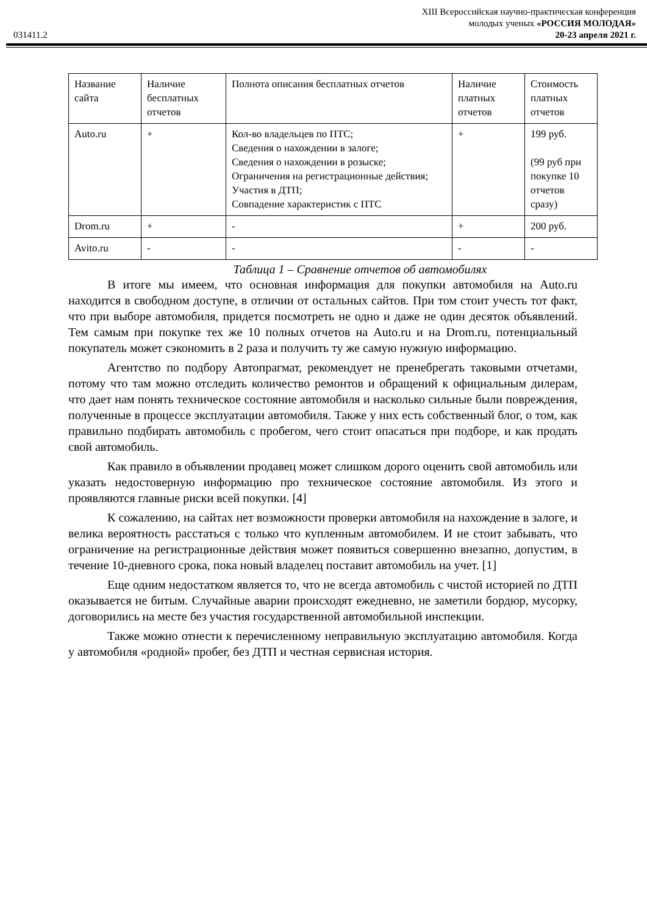XIII Всероссийская научно-практическая конференция
молодых ученых «РОССИЯ МОЛОДАЯ»
031411.2 20-23 апреля 2021 г.
| Название сайта | Наличие бесплатных отчетов | Полнота описания бесплатных отчетов | Наличие платных отчетов | Стоимость платных отчетов |
| --- | --- | --- | --- | --- |
| Auto.ru | + | Кол-во владельцев по ПТС; Сведения о нахождении в залоге; Сведения о нахождении в розыске; Ограничения на регистрационные действия; Участия в ДТП; Совпадение характеристик с ПТС | + | 199 руб. (99 руб при покупке 10 отчетов сразу) |
| Drom.ru | + | - | + | 200 руб. |
| Avito.ru | - | - | - | - |
Таблица 1 – Сравнение отчетов об автомобилях
В итоге мы имеем, что основная информация для покупки автомобиля на Auto.ru находится в свободном доступе, в отличии от остальных сайтов. При том стоит учесть тот факт, что при выборе автомобиля, придется посмотреть не одно и даже не один десяток объявлений. Тем самым при покупке тех же 10 полных отчетов на Auto.ru и на Drom.ru, потенциальный покупатель может сэкономить в 2 раза и получить ту же самую нужную информацию.
Агентство по подбору Автопрагмат, рекомендует не пренебрегать таковыми отчетами, потому что там можно отследить количество ремонтов и обращений к официальным дилерам, что дает нам понять техническое состояние автомобиля и насколько сильные были повреждения, полученные в процессе эксплуатации автомобиля. Также у них есть собственный блог, о том, как правильно подбирать автомобиль с пробегом, чего стоит опасаться при подборе, и как продать свой автомобиль.
Как правило в объявлении продавец может слишком дорого оценить свой автомобиль или указать недостоверную информацию про техническое состояние автомобиля. Из этого и проявляются главные риски всей покупки. [4]
К сожалению, на сайтах нет возможности проверки автомобиля на нахождение в залоге, и велика вероятность расстаться с только что купленным автомобилем. И не стоит забывать, что ограничение на регистрационные действия может появиться совершенно внезапно, допустим, в течение 10-дневного срока, пока новый владелец поставит автомобиль на учет. [1]
Еще одним недостатком является то, что не всегда автомобиль с чистой историей по ДТП оказывается не битым. Случайные аварии происходят ежедневно, не заметили бордюр, мусорку, договорились на месте без участия государственной автомобильной инспекции.
Также можно отнести к перечисленному неправильную эксплуатацию автомобиля. Когда у автомобиля «родной» пробег, без ДТП и честная сервисная история.